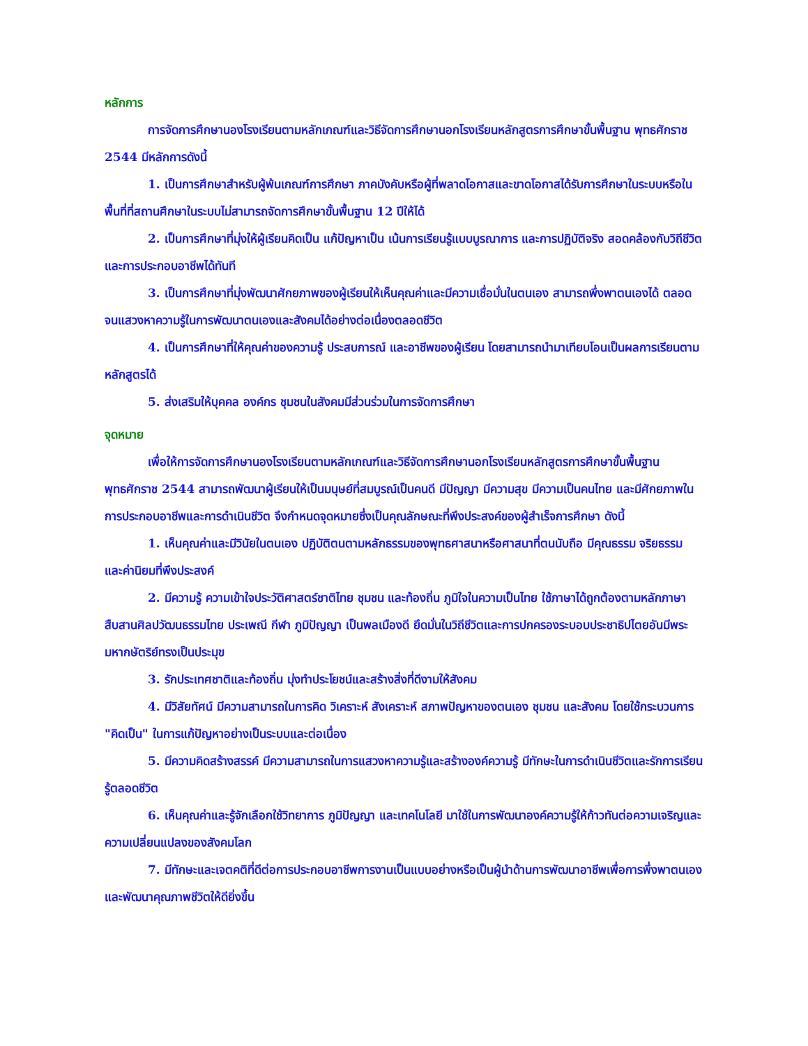หลักการ
การจัดการศึกษานองโรงเรียนตามหลักเกณฑ์และวิธีจัดการศึกษานอกโรงเรียนหลักสูตรการศึกษาขั้นพื้นฐาน พุทธศักราช 2544 มีหลักการดังนี้
1. เป็นการศึกษาสำหรับผู้พ้นเกณฑ์การศึกษา ภาคบังคับหรือผู้ที่พลาดโอกาสและขาดโอกาสได้รับการศึกษาในระบบหรือในพื้นที่ที่สถานศึกษาในระบบไม่สามารถจัดการศึกษาขั้นพื้นฐาน 12 ปีให้ได้
2. เป็นการศึกษาที่มุ่งให้ผู้เรียนคิดเป็น แก้ปัญหาเป็น เน้นการเรียนรู้แบบบูรณาการ และการปฏิบัติจริง สอดคล้องกับวิถีชีวิตและการประกอบอาชีพได้ทันที
3. เป็นการศึกษาที่มุ่งพัฒนาศักยภาพของผู้เรียนให้เห็นคุณค่าและมีความเชื่อมั่นในตนเอง สามารถพึ่งพาตนเองได้ ตลอดจนแสวงหาความรู้ในการพัฒนาตนเองและสังคมได้อย่างต่อเนื่องตลอดชีวิต
4. เป็นการศึกษาที่ให้คุณค่าของความรู้ ประสบการณ์ และอาชีพของผู้เรียน โดยสามารถนำมาเทียบโอนเป็นผลการเรียนตามหลักสูตรได้
5. ส่งเสริมให้บุคคล องค์กร ชุมชนในสังคมมีส่วนร่วมในการจัดการศึกษา
จุดหมาย
เพื่อให้การจัดการศึกษานองโรงเรียนตามหลักเกณฑ์และวิธีจัดการศึกษานอกโรงเรียนหลักสูตรการศึกษาขั้นพื้นฐาน พุทธศักราช 2544 สามารถพัฒนาผู้เรียนให้เป็นมนุษย์ที่สมบูรณ์เป็นคนดี มีปัญญา มีความสุข มีความเป็นคนไทย และมีศักยภาพในการประกอบอาชีพและการดำเนินชีวิต จึงกำหนดจุดหมายซึ่งเป็นคุณลักษณะที่พึงประสงค์ของผู้สำเร็จการศึกษา ดังนี้
1. เห็นคุณค่าและมีวินัยในตนเอง ปฏิบัติตนตามหลักธรรมของพุทธศาสนาหรือศาสนาที่ตนนับถือ มีคุณธรรม จริยธรรม และค่านิยมที่พึงประสงค์
2. มีความรู้ ความเข้าใจประวัติศาสตร์ชาติไทย ชุมชน และท้องถิ่น ภูมิใจในความเป็นไทย ใช้ภาษาได้ถูกต้องตามหลักภาษา สืบสานศิลปวัฒนธรรมไทย ประเพณี กีฬา ภูมิปัญญา เป็นพลเมืองดี ยึดมั่นในวิถีชีวิตและการปกครองระบอบประชาธิปไตยอันมีพระมหากษัตริย์ทรงเป็นประมุข
3. รักประเทศชาติและท้องถิ่น มุ่งทำประโยชน์และสร้างสิ่งที่ดีงามให้สังคม
4. มีวิสัยทัศน์ มีความสามารถในการคิด วิเคราะห์ สังเคราะห์ สภาพปัญหาของตนเอง ชุมชน และสังคม โดยใช้กระบวนการ "คิดเป็น" ในการแก้ปัญหาอย่างเป็นระบบและต่อเนื่อง
5. มีความคิดสร้างสรรค์ มีความสามารถในการแสวงหาความรู้และสร้างองค์ความรู้ มีทักษะในการดำเนินชีวิตและรักการเรียนรู้ตลอดชีวิต
6. เห็นคุณค่าและรู้จักเลือกใช้วิทยาการ ภูมิปัญญา และเทคโนโลยี มาใช้ในการพัฒนาองค์ความรู้ให้ก้าวทันต่อความเจริญและความเปลี่ยนแปลงของสังคมโลก
7. มีทักษะและเจตคติที่ดีต่อการประกอบอาชีพการงานเป็นแบบอย่างหรือเป็นผู้นำด้านการพัฒนาอาชีพเพื่อการพึ่งพาตนเองและพัฒนาคุณภาพชีวิตให้ดียิ่งขึ้น